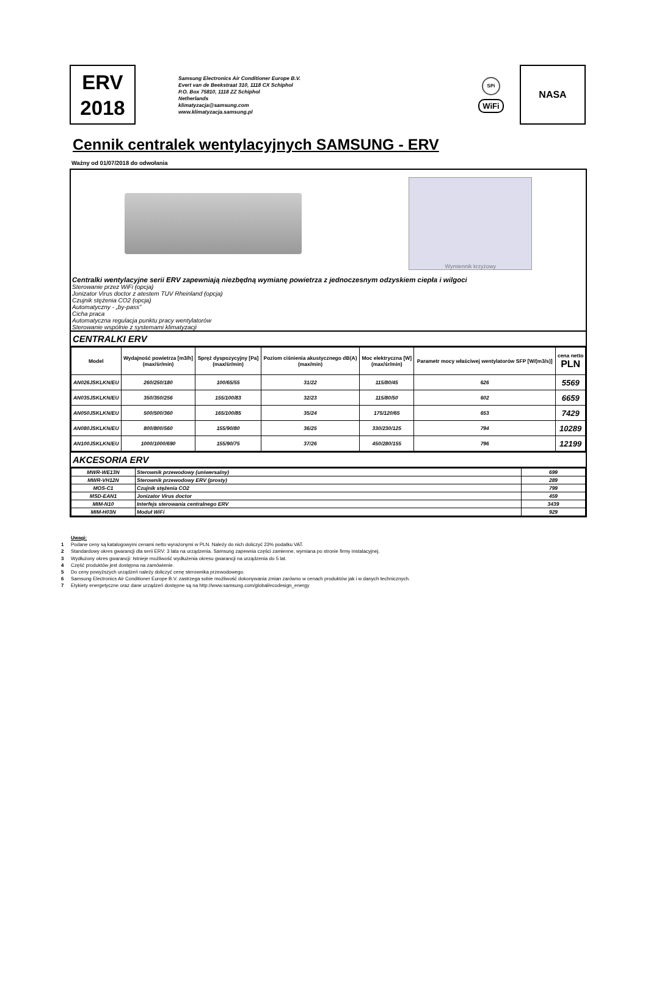ERV
2018
Samsung Electronics Air Conditioner Europe B.V.
Evert van de Beekstraat 310, 1118 CX Schiphol
P.O. Box 75810, 1118 ZZ Schiphol
Netherlands
klimatyzacja@samsung.com
www.klimatyzacja.samsung.pl
SPi
WiFi
NASA
Cennik centralek wentylacyjnych SAMSUNG - ERV
Ważny od 01/07/2018 do odwołania
Wymiennik krzyżowy
Centralki wentylacyjne serii ERV zapewniają niezbędną wymianę powietrza z jednoczesnym odzyskiem ciepła i wilgoci
Sterowanie przez WiFi (opcja)
Jonizator Virus doctor z atestem TUV Rheinland (opcja)
Czujnik stężenia CO2 (opcja)
Automatyczny - „by-pass”
Cicha praca
Automatyczna regulacja punktu pracy wentylatorów
Sterowanie wspólnie z systemami klimatyzacji
CENTRALKI ERV
| Model | Wydajność powietrza [m3/h] (max/śr/min) | Spręż dyspozycyjny [Pa] (max/śr/min) | Poziom ciśnienia akustycznego dB(A) (max/min) | Moc elektryczna [W] (max/śr/min) | Parametr mocy właściwej wentylatorów SFP [W/(m3/s)] | cena netto PLN |
| --- | --- | --- | --- | --- | --- | --- |
| AN026JSKLKN/EU | 260/250/180 | 100/65/55 | 31/22 | 115/80/45 | 626 | 5569 |
| AN035JSKLKN/EU | 350/350/256 | 155/100/83 | 32/23 | 115/80/50 | 602 | 6659 |
| AN050JSKLKN/EU | 500/500/360 | 165/100/85 | 35/24 | 175/120/65 | 653 | 7429 |
| AN080JSKLKN/EU | 800/800/560 | 155/90/80 | 36/25 | 330/230/125 | 794 | 10289 |
| AN100JSKLKN/EU | 1000/1000/690 | 155/90/75 | 37/26 | 450/280/155 | 796 | 12199 |
AKCESORIA ERV
| MWR-WE13N | Sterownik przewodowy (uniwersalny) | 699 |
| MWR-VH12N | Sterownik przewodowy ERV (prosty) | 289 |
| MOS-C1 | Czujnik stężenia CO2 | 799 |
| MSD-EAN1 | Jonizator Virus doctor | 459 |
| MIM-N10 | Interfejs sterowania centralnego ERV | 3439 |
| MIM-H03N | Moduł WiFi | 929 |
Uwagi:
1 Podane ceny są katalogowymi cenami netto wyrażonymi w PLN. Należy do nich doliczyć 23% podatku VAT.
2 Standardowy okres gwarancji dla serii ERV: 3 lata na urządzenia. Samsung zapewnia części zamienne, wymiana po stronie firmy instalacyjnej.
3 Wydłużony okres gwarancji: Istnieje możliwość wydłużenia okresu gwarancji na urządzenia do 5 lat.
4 Część produktów jest dostępna na zamówienie.
5 Do ceny powyższych urządzeń należy doliczyć cenę sterownika przewodowego.
6 Samsung Electronics Air Conditioner Europe B.V. zastrzega sobie możliwość dokonywania zmian zarówno w cenach produktów jak i w danych technicznych.
7 Etykiety energetyczne oraz dane urządzeń dostępne są na http://www.samsung.com/global/ecodesign_energy